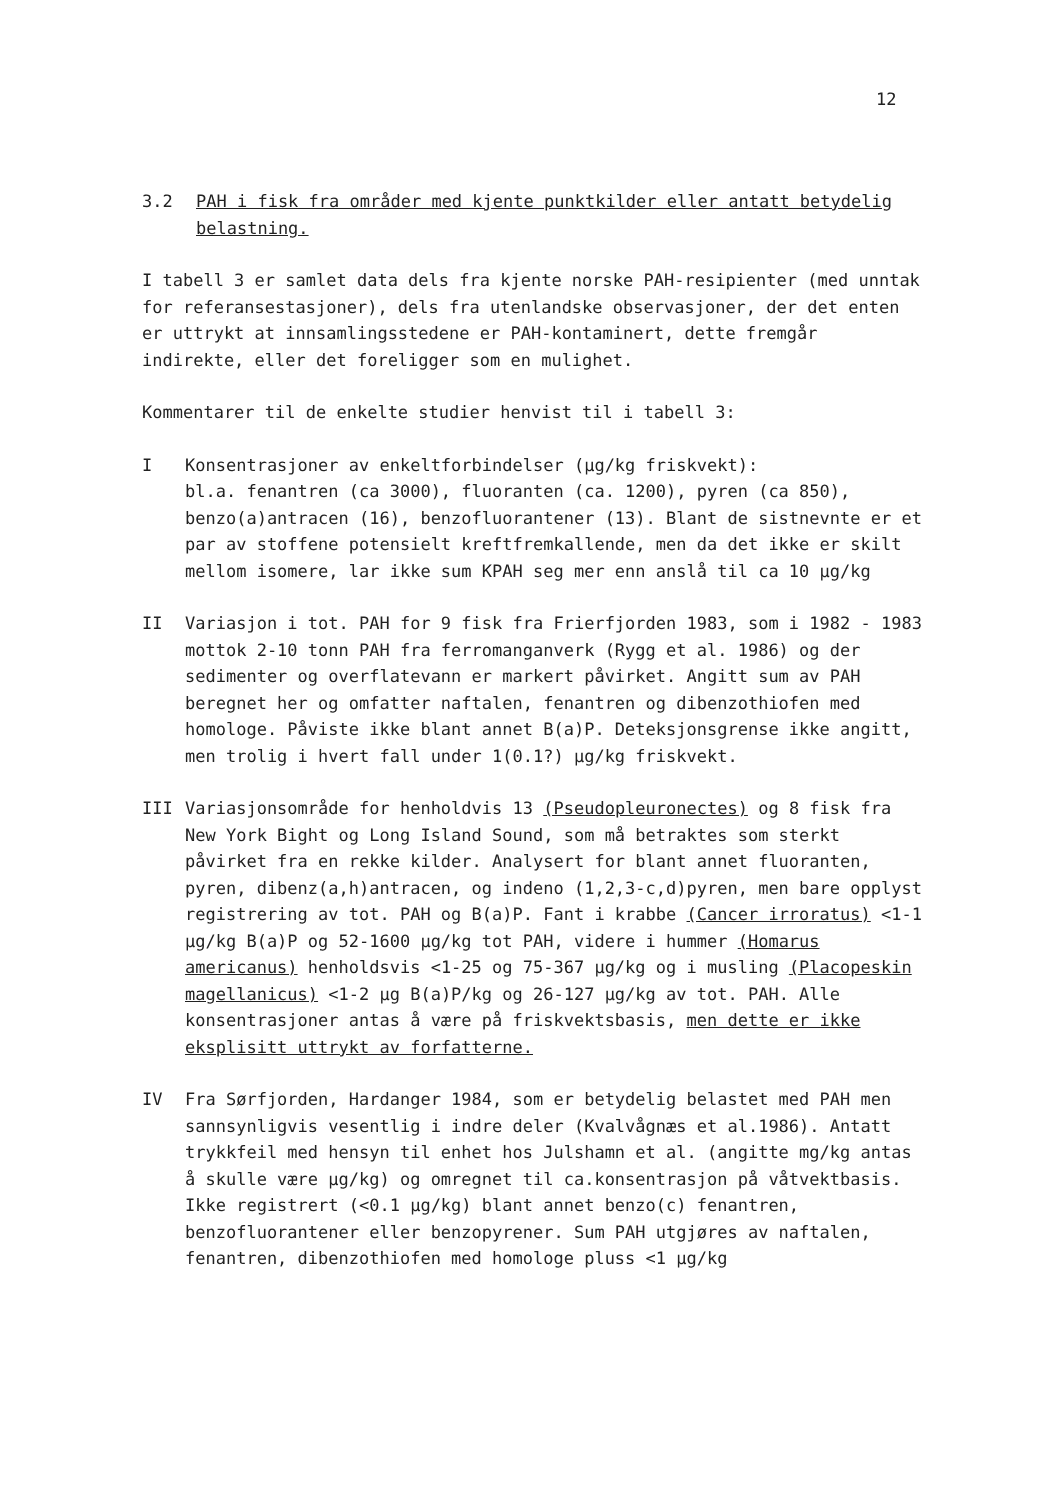12
3.2 PAH i fisk fra områder med kjente punktkilder eller antatt betydelig belastning.
I tabell 3 er samlet data dels fra kjente norske PAH-resipienter (med unntak for referansestasjoner), dels fra utenlandske observasjoner, der det enten er uttrykt at innsamlingsstedene er PAH-kontaminert, dette fremgår indirekte, eller det foreligger som en mulighet.
Kommentarer til de enkelte studier henvist til i tabell 3:
I Konsentrasjoner av enkeltforbindelser (µg/kg friskvekt):
bl.a. fenantren (ca 3000), fluoranten (ca. 1200), pyren (ca 850), benzo(a)antracen (16), benzofluorantener (13). Blant de sistnevnte er et par av stoffene potensielt kreftfremkallende, men da det ikke er skilt mellom isomere, lar ikke sum KPAH seg mer enn anslå til ca 10 µg/kg
II Variasjon i tot. PAH for 9 fisk fra Frierfjorden 1983, som i 1982 - 1983 mottok 2-10 tonn PAH fra ferromanganverk (Rygg et al. 1986) og der sedimenter og overflatevann er markert påvirket. Angitt sum av PAH beregnet her og omfatter naftalen, fenantren og dibenzothiofen med homologe. Påviste ikke blant annet B(a)P. Deteksjonsgrense ikke angitt, men trolig i hvert fall under 1(0.1?) µg/kg friskvekt.
III Variasjonsområde for henholdvis 13 (Pseudopleuronectes) og 8 fisk fra New York Bight og Long Island Sound, som må betraktes som sterkt påvirket fra en rekke kilder. Analysert for blant annet fluoranten, pyren, dibenz(a,h)antracen, og indeno (1,2,3-c,d)pyren, men bare opplyst registrering av tot. PAH og B(a)P. Fant i krabbe (Cancer irroratus) <1-1 µg/kg B(a)P og 52-1600 µg/kg tot PAH, videre i hummer (Homarus americanus) henholdsvis <1-25 og 75-367 µg/kg og i musling (Placopeskin magellanicus) <1-2 µg B(a)P/kg og 26-127 µg/kg av tot. PAH. Alle konsentrasjoner antas å være på friskvektsbasis, men dette er ikke eksplisitt uttrykt av forfatterne.
IV Fra Sørfjorden, Hardanger 1984, som er betydelig belastet med PAH men sannsynligvis vesentlig i indre deler (Kvalvågnæs et al.1986). Antatt trykkfeil med hensyn til enhet hos Julshamn et al. (angitte mg/kg antas å skulle være µg/kg) og omregnet til ca.konsentrasjon på våtvektbasis. Ikke registrert (<0.1 µg/kg) blant annet benzo(c) fenantren, benzofluorantener eller benzopyrener. Sum PAH utgjøres av naftalen, fenantren, dibenzothiofen med homologe pluss <1 µg/kg